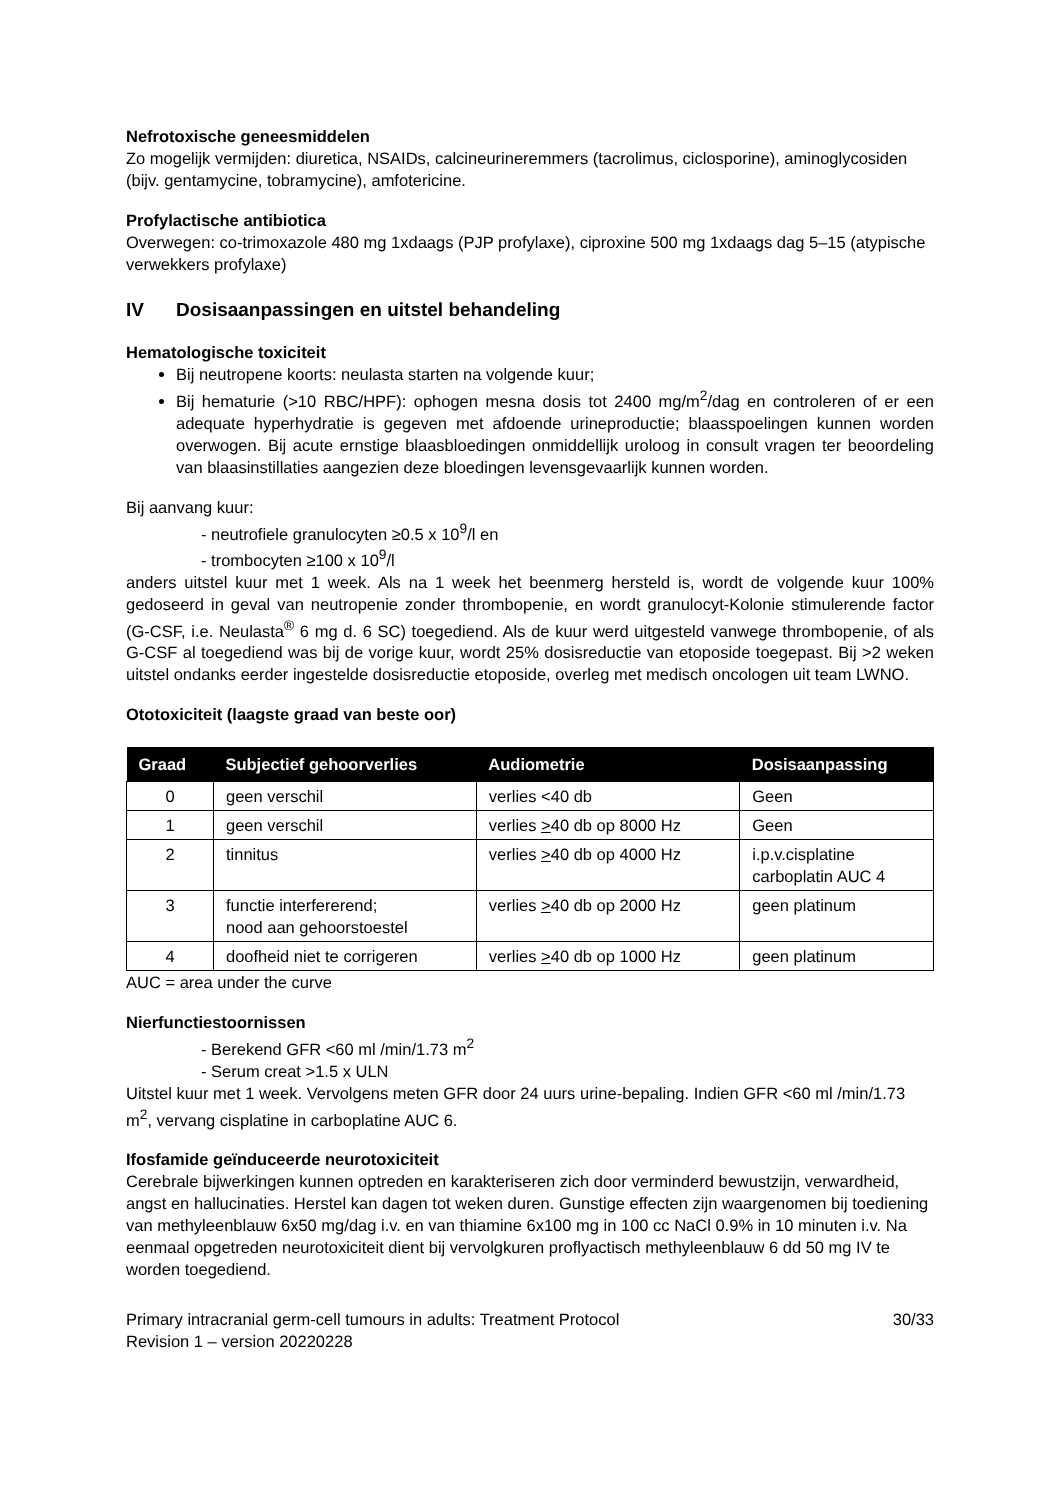Nefrotoxische geneesmiddelen
Zo mogelijk vermijden: diuretica, NSAIDs, calcineurineremmers (tacrolimus, ciclosporine), aminoglycosiden (bijv. gentamycine, tobramycine), amfotericine.
Profylactische antibiotica
Overwegen: co-trimoxazole 480 mg 1xdaags (PJP profylaxe), ciproxine 500 mg 1xdaags dag 5–15 (atypische verwekkers profylaxe)
IV Dosisaanpassingen en uitstel behandeling
Hematologische toxiciteit
Bij neutropene koorts: neulasta starten na volgende kuur;
Bij hematurie (>10 RBC/HPF): ophogen mesna dosis tot 2400 mg/m<sup>2</sup>/dag en controleren of er een adequate hyperhydratie is gegeven met afdoende urineproductie; blaasspoelingen kunnen worden overwogen. Bij acute ernstige blaasbloedingen onmiddellijk uroloog in consult vragen ter beoordeling van blaasinstillaties aangezien deze bloedingen levensgevaarlijk kunnen worden.
Bij aanvang kuur:
- neutrofiele granulocyten ≥0.5 x 10<sup>9</sup>/l en
- trombocyten ≥100 x 10<sup>9</sup>/l
anders uitstel kuur met 1 week. Als na 1 week het beenmerg hersteld is, wordt de volgende kuur 100% gedoseerd in geval van neutropenie zonder thrombopenie, en wordt granulocyt-Kolonie stimulerende factor (G-CSF, i.e. Neulasta<sup>®</sup> 6 mg d. 6 SC) toegediend. Als de kuur werd uitgesteld vanwege thrombopenie, of als G-CSF al toegediend was bij de vorige kuur, wordt 25% dosisreductie van etoposide toegepast. Bij >2 weken uitstel ondanks eerder ingestelde dosisreductie etoposide, overleg met medisch oncologen uit team LWNO.
Ototoxiciteit (laagste graad van beste oor)
| Graad | Subjectief gehoorverlies | Audiometrie | Dosisaanpassing |
| --- | --- | --- | --- |
| 0 | geen verschil | verlies <40 db | Geen |
| 1 | geen verschil | verlies > 40 db op 8000 Hz | Geen |
| 2 | tinnitus | verlies > 40 db op 4000 Hz | i.p.v.cisplatine carboplatin AUC 4 |
| 3 | functie interfererend; nood aan gehoorstoestel | verlies > 40 db op 2000 Hz | geen platinum |
| 4 | doofheid niet te corrigeren | verlies > 40 db op 1000 Hz | geen platinum |
AUC = area under the curve
Nierfunctiestoornissen
- Berekend GFR <60 ml /min/1.73 m<sup>2</sup>
- Serum creat >1.5 x ULN
Uitstel kuur met 1 week. Vervolgens meten GFR door 24 uurs urine-bepaling. Indien GFR <60 ml /min/1.73 m<sup>2</sup>, vervang cisplatine in carboplatine AUC 6.
Ifosfamide geïnduceerde neurotoxiciteit
Cerebrale bijwerkingen kunnen optreden en karakteriseren zich door verminderd bewustzijn, verwardheid, angst en hallucinaties. Herstel kan dagen tot weken duren. Gunstige effecten zijn waargenomen bij toediening van methyleenblauw 6x50 mg/dag i.v. en van thiamine 6x100 mg in 100 cc NaCl 0.9% in 10 minuten i.v. Na eenmaal opgetreden neurotoxiciteit dient bij vervolgkuren proflyactisch methyleenblauw 6 dd 50 mg IV te worden toegediend.
Primary intracranial germ-cell tumours in adults: Treatment Protocol
Revision 1 – version 20220228
30/33